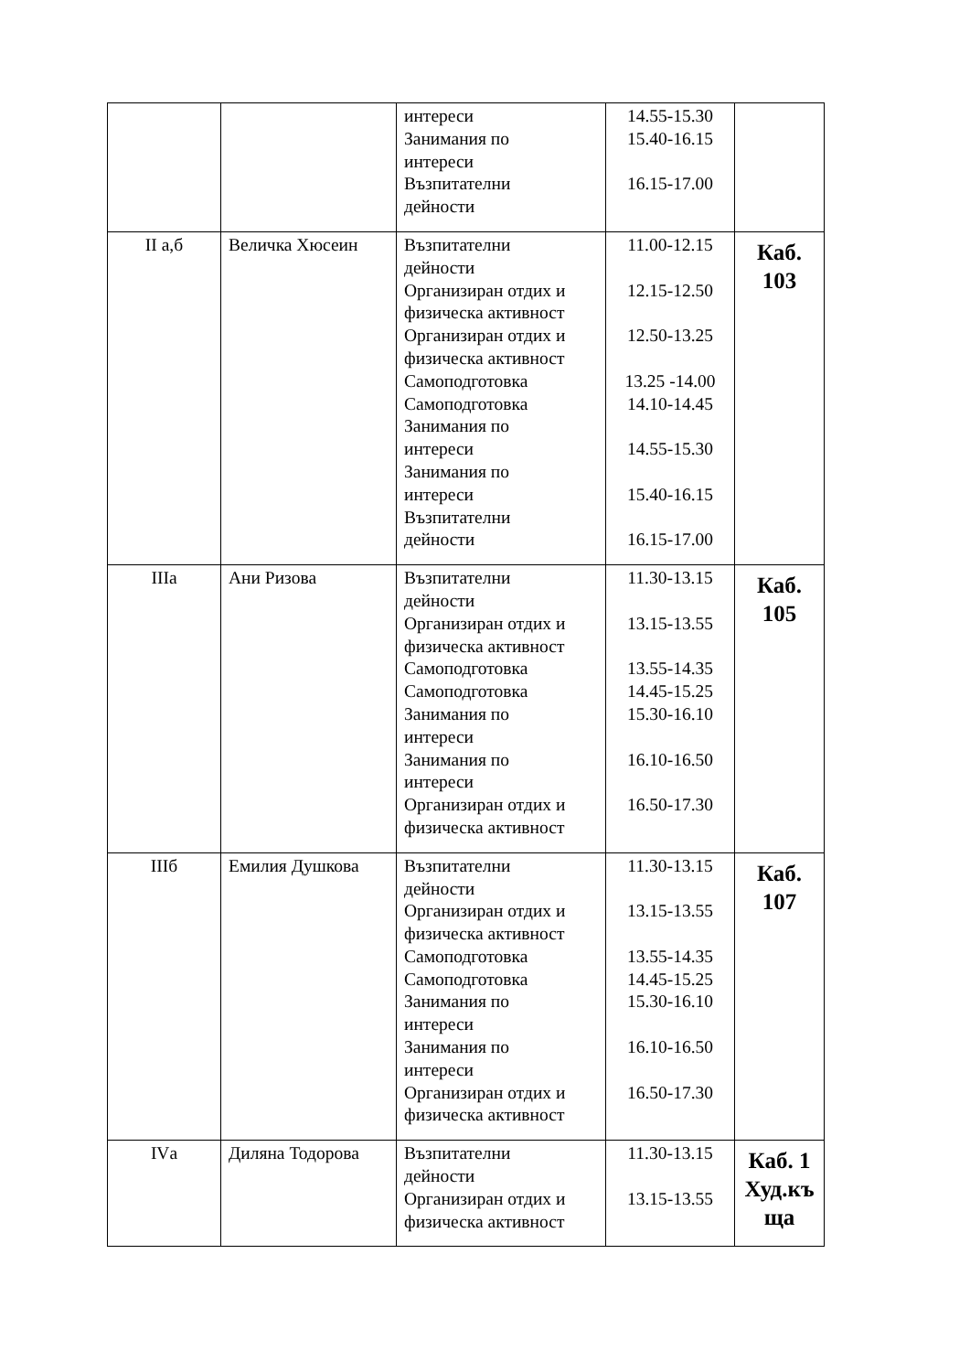| | | интереси Занимания по интереси Възпитателни дейности | 14.55-15.30 15.40-16.15 16.15-17.00 | |
| II а,б | Величка Хюсеин | Възпитателни дейности Организиран отдих и физическа активност Организиран отдих и физическа активност Самоподготовка Самоподготовка Занимания по интереси Занимания по интереси Възпитателни дейности | 11.00-12.15 12.15-12.50 12.50-13.25 13.25 -14.00 14.10-14.45 14.55-15.30 15.40-16.15 16.15-17.00 | Каб. 103 |
| IIIа | Ани Ризова | Възпитателни дейности Организиран отдих и физическа активност Самоподготовка Самоподготовка Занимания по интереси Занимания по интереси Организиран отдих и физическа активност | 11.30-13.15 13.15-13.55 13.55-14.35 14.45-15.25 15.30-16.10 16.10-16.50 16.50-17.30 | Каб. 105 |
| IIIб | Емилия Душкова | Възпитателни дейности Организиран отдих и физическа активност Самоподготовка Самоподготовка Занимания по интереси Занимания по интереси Организиран отдих и физическа активност | 11.30-13.15 13.15-13.55 13.55-14.35 14.45-15.25 15.30-16.10 16.10-16.50 16.50-17.30 | Каб. 107 |
| IVа | Диляна Тодорова | Възпитателни дейности Организиран отдих и физическа активност | 11.30-13.15 13.15-13.55 | Каб. 1 Худ.къ ща |